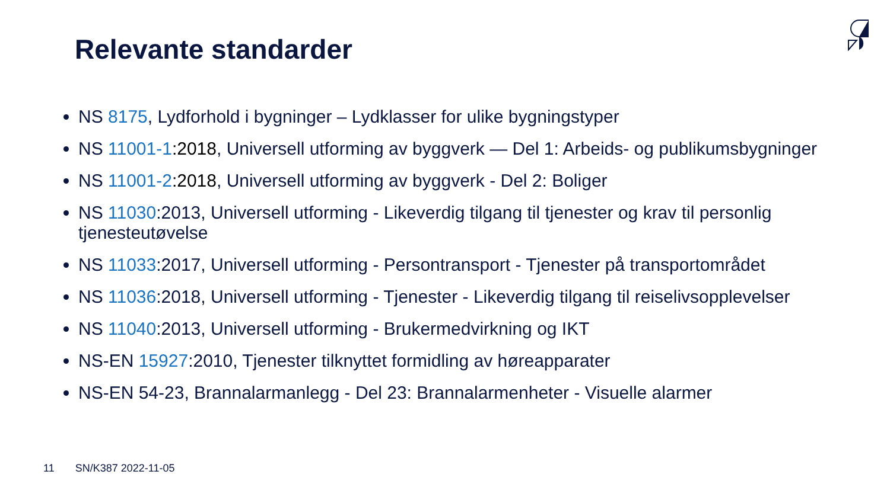Relevante standarder
NS 8175, Lydforhold i bygninger – Lydklasser for ulike bygningstyper
NS 11001-1:2018, Universell utforming av byggverk — Del 1: Arbeids- og publikumsbygninger
NS 11001-2:2018, Universell utforming av byggverk - Del 2: Boliger
NS 11030:2013, Universell utforming - Likeverdig tilgang til tjenester og krav til personlig tjenesteutøvelse
NS 11033:2017, Universell utforming - Persontransport - Tjenester på transportområdet
NS 11036:2018, Universell utforming - Tjenester - Likeverdig tilgang til reiselivsopplevelser
NS 11040:2013, Universell utforming - Brukermedvirkning og IKT
NS-EN 15927:2010, Tjenester tilknyttet formidling av høreapparater
NS-EN 54-23, Brannalarmanlegg - Del 23: Brannalarmenheter - Visuelle alarmer
11 SN/K387 2022-11-05